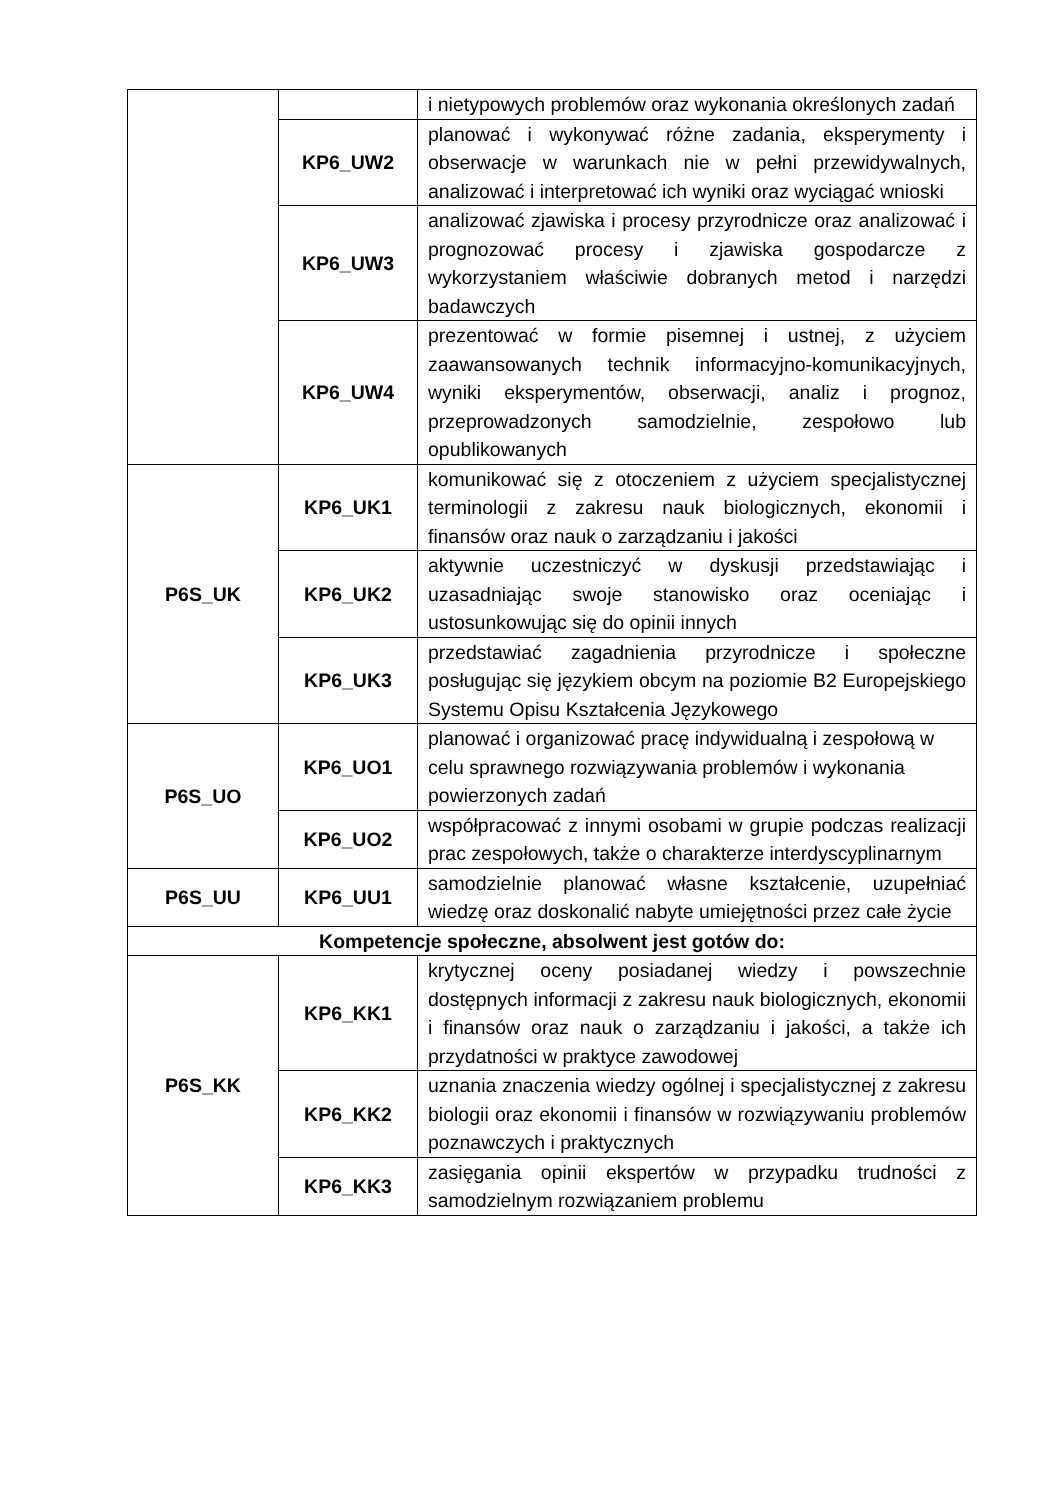| | | i nietypowych problemów oraz wykonania określonych zadań |
| | KP6_UW2 | planować i wykonywać różne zadania, eksperymenty i obserwacje w warunkach nie w pełni przewidywalnych, analizować i interpretować ich wyniki oraz wyciągać wnioski |
| | KP6_UW3 | analizować zjawiska i procesy przyrodnicze oraz analizować i prognozować procesy i zjawiska gospodarcze z wykorzystaniem właściwie dobranych metod i narzędzi badawczych |
| | KP6_UW4 | prezentować w formie pisemnej i ustnej, z użyciem zaawansowanych technik informacyjno-komunikacyjnych, wyniki eksperymentów, obserwacji, analiz i prognoz, przeprowadzonych samodzielnie, zespołowo lub opublikowanych |
| P6S_UK | KP6_UK1 | komunikować się z otoczeniem z użyciem specjalistycznej terminologii z zakresu nauk biologicznych, ekonomii i finansów oraz nauk o zarządzaniu i jakości |
| | KP6_UK2 | aktywnie uczestniczyć w dyskusji przedstawiając i uzasadniając swoje stanowisko oraz oceniając i ustosunkowując się do opinii innych |
| | KP6_UK3 | przedstawiać zagadnienia przyrodnicze i społeczne posługując się językiem obcym na poziomie B2 Europejskiego Systemu Opisu Kształcenia Językowego |
| P6S_UO | KP6_UO1 | planować i organizować pracę indywidualną i zespołową w celu sprawnego rozwiązywania problemów i wykonania powierzonych zadań |
| | KP6_UO2 | współpracować z innymi osobami w grupie podczas realizacji prac zespołowych, także o charakterze interdyscyplinarnym |
| P6S_UU | KP6_UU1 | samodzielnie planować własne kształcenie, uzupełniać wiedzę oraz doskonalić nabyte umiejętności przez całe życie |
| Kompetencje społeczne, absolwent jest gotów do: | | |
| P6S_KK | KP6_KK1 | krytycznej oceny posiadanej wiedzy i powszechnie dostępnych informacji z zakresu nauk biologicznych, ekonomii i finansów oraz nauk o zarządzaniu i jakości, a także ich przydatności w praktyce zawodowej |
| | KP6_KK2 | uznania znaczenia wiedzy ogólnej i specjalistycznej z zakresu biologii oraz ekonomii i finansów w rozwiązywaniu problemów poznawczych i praktycznych |
| | KP6_KK3 | zasięgania opinii ekspertów w przypadku trudności z samodzielnym rozwiązaniem problemu |